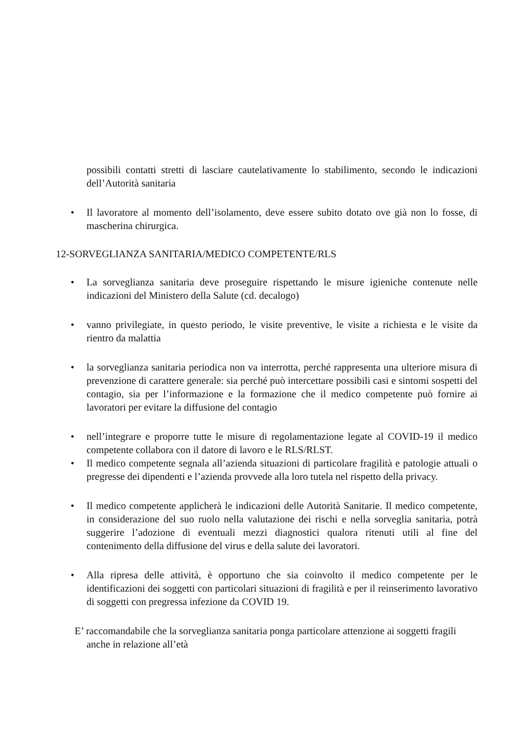possibili contatti stretti di lasciare cautelativamente lo stabilimento, secondo le indicazioni dell’Autorità sanitaria
• Il lavoratore al momento dell’isolamento, deve essere subito dotato ove già non lo fosse, di mascherina chirurgica.
12-SORVEGLIANZA SANITARIA/MEDICO COMPETENTE/RLS
• La sorveglianza sanitaria deve proseguire rispettando le misure igieniche contenute nelle indicazioni del Ministero della Salute (cd. decalogo)
• vanno privilegiate, in questo periodo, le visite preventive, le visite a richiesta e le visite da rientro da malattia
• la sorveglianza sanitaria periodica non va interrotta, perché rappresenta una ulteriore misura di prevenzione di carattere generale: sia perché può intercettare possibili casi e sintomi sospetti del contagio, sia per l’informazione e la formazione che il medico competente può fornire ai lavoratori per evitare la diffusione del contagio
• nell’integrare e proporre tutte le misure di regolamentazione legate al COVID-19 il medico competente collabora con il datore di lavoro e le RLS/RLST.
• Il medico competente segnala all’azienda situazioni di particolare fragilità e patologie attuali o pregresse dei dipendenti e l’azienda provvede alla loro tutela nel rispetto della privacy.
• Il medico competente applicherà le indicazioni delle Autorità Sanitarie. Il medico competente, in considerazione del suo ruolo nella valutazione dei rischi e nella sorveglia sanitaria, potrà suggerire l’adozione di eventuali mezzi diagnostici qualora ritenuti utili al fine del contenimento della diffusione del virus e della salute dei lavoratori.
• Alla ripresa delle attività, è opportuno che sia coinvolto il medico competente per le identificazioni dei soggetti con particolari situazioni di fragilità e per il reinserimento lavorativo di soggetti con pregressa infezione da COVID 19.
E’ raccomandabile che la sorveglianza sanitaria ponga particolare attenzione ai soggetti fragili
anche in relazione all’età